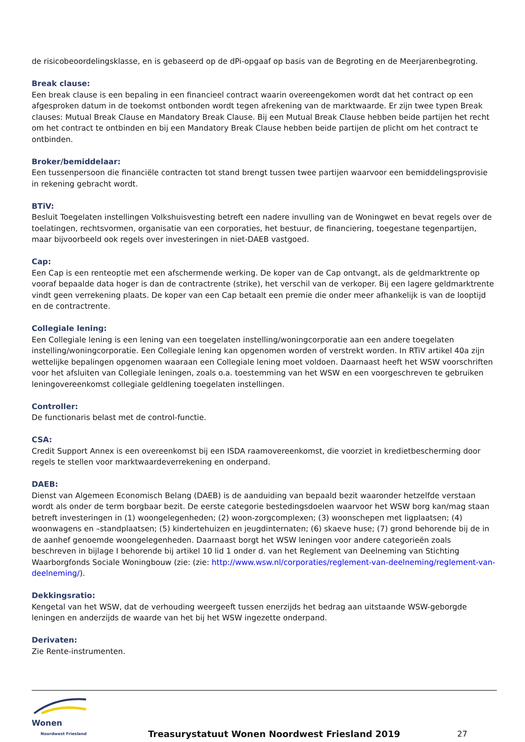de risicobeoordelingsklasse, en is gebaseerd op de dPi-opgaaf op basis van de Begroting en de Meerjarenbegroting.
Break clause:
Een break clause is een bepaling in een financieel contract waarin overeengekomen wordt dat het contract op een afgesproken datum in de toekomst ontbonden wordt tegen afrekening van de marktwaarde. Er zijn twee typen Break clauses: Mutual Break Clause en Mandatory Break Clause. Bij een Mutual Break Clause hebben beide partijen het recht om het contract te ontbinden en bij een Mandatory Break Clause hebben beide partijen de plicht om het contract te ontbinden.
Broker/bemiddelaar:
Een tussenpersoon die financiële contracten tot stand brengt tussen twee partijen waarvoor een bemiddelingsprovisie in rekening gebracht wordt.
BTiV:
Besluit Toegelaten instellingen Volkshuisvesting betreft een nadere invulling van de Woningwet en bevat regels over de toelatingen, rechtsvormen, organisatie van een corporaties, het bestuur, de financiering, toegestane tegenpartijen, maar bijvoorbeeld ook regels over investeringen in niet-DAEB vastgoed.
Cap:
Een Cap is een renteoptie met een afschermende werking. De koper van de Cap ontvangt, als de geldmarktrente op vooraf bepaalde data hoger is dan de contractrente (strike), het verschil van de verkoper. Bij een lagere geldmarktrente vindt geen verrekening plaats. De koper van een Cap betaalt een premie die onder meer afhankelijk is van de looptijd en de contractrente.
Collegiale lening:
Een Collegiale lening is een lening van een toegelaten instelling/woningcorporatie aan een andere toegelaten instelling/woningcorporatie. Een Collegiale lening kan opgenomen worden of verstrekt worden. In RTiV artikel 40a zijn wettelijke bepalingen opgenomen waaraan een Collegiale lening moet voldoen. Daarnaast heeft het WSW voorschriften voor het afsluiten van Collegiale leningen, zoals o.a. toestemming van het WSW en een voorgeschreven te gebruiken leningovereenkomst collegiale geldlening toegelaten instellingen.
Controller:
De functionaris belast met de control-functie.
CSA:
Credit Support Annex is een overeenkomst bij een ISDA raamovereenkomst, die voorziet in kredietbescherming door regels te stellen voor marktwaardeverrekening en onderpand.
DAEB:
Dienst van Algemeen Economisch Belang (DAEB) is de aanduiding van bepaald bezit waaronder hetzelfde verstaan wordt als onder de term borgbaar bezit. De eerste categorie bestedingsdoelen waarvoor het WSW borg kan/mag staan betreft investeringen in (1) woongelegenheden; (2) woon-zorgcomplexen; (3) woonschepen met ligplaatsen; (4) woonwagens en –standplaatsen; (5) kindertehuizen en jeugdinternaten; (6) skaeve huse; (7) grond behorende bij de in de aanhef genoemde woongelegenheden. Daarnaast borgt het WSW leningen voor andere categorieën zoals beschreven in bijlage I behorende bij artikel 10 lid 1 onder d. van het Reglement van Deelneming van Stichting Waarborgfonds Sociale Woningbouw (zie: (zie: http://www.wsw.nl/corporaties/reglement-van-deelneming/reglement-van-deelneming/).
Dekkingsratio:
Kengetal van het WSW, dat de verhouding weergeeft tussen enerzijds het bedrag aan uitstaande WSW-geborgde leningen en anderzijds de waarde van het bij het WSW ingezette onderpand.
Derivaten:
Zie Rente-instrumenten.
Wonen
Noordwest Friesland
Treasurystatuut Wonen Noordwest Friesland 2019
27